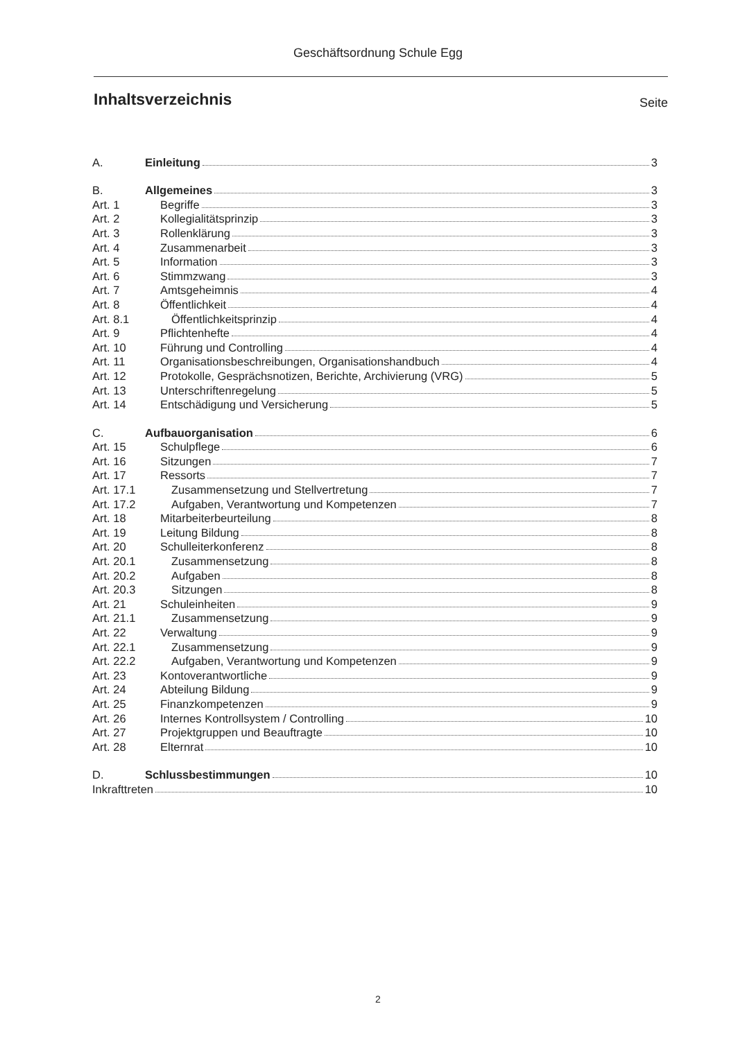Geschäftsordnung Schule Egg
Inhaltsverzeichnis
Seite
A. Einleitung 3
B. Allgemeines 3
Art. 1 Begriffe 3
Art. 2 Kollegialitätsprinzip 3
Art. 3 Rollenklärung 3
Art. 4 Zusammenarbeit 3
Art. 5 Information 3
Art. 6 Stimmzwang 3
Art. 7 Amtsgeheimnis 4
Art. 8 Öffentlichkeit 4
Art. 8.1 Öffentlichkeitsprinzip 4
Art. 9 Pflichtenhefte 4
Art. 10 Führung und Controlling 4
Art. 11 Organisationsbeschreibungen, Organisationshandbuch 4
Art. 12 Protokolle, Gesprächsnotizen, Berichte, Archivierung (VRG) 5
Art. 13 Unterschriftenregelung 5
Art. 14 Entschädigung und Versicherung 5
C. Aufbauorganisation 6
Art. 15 Schulpflege 6
Art. 16 Sitzungen 7
Art. 17 Ressorts 7
Art. 17.1 Zusammensetzung und Stellvertretung 7
Art. 17.2 Aufgaben, Verantwortung und Kompetenzen 7
Art. 18 Mitarbeiterbeurteilung 8
Art. 19 Leitung Bildung 8
Art. 20 Schulleiterkonferenz 8
Art. 20.1 Zusammensetzung 8
Art. 20.2 Aufgaben 8
Art. 20.3 Sitzungen 8
Art. 21 Schuleinheiten 9
Art. 21.1 Zusammensetzung 9
Art. 22 Verwaltung 9
Art. 22.1 Zusammensetzung 9
Art. 22.2 Aufgaben, Verantwortung und Kompetenzen 9
Art. 23 Kontoverantwortliche 9
Art. 24 Abteilung Bildung 9
Art. 25 Finanzkompetenzen 9
Art. 26 Internes Kontrollsystem / Controlling 10
Art. 27 Projektgruppen und Beauftragte 10
Art. 28 Elternrat 10
D. Schlussbestimmungen 10
Inkrafttreten 10
2